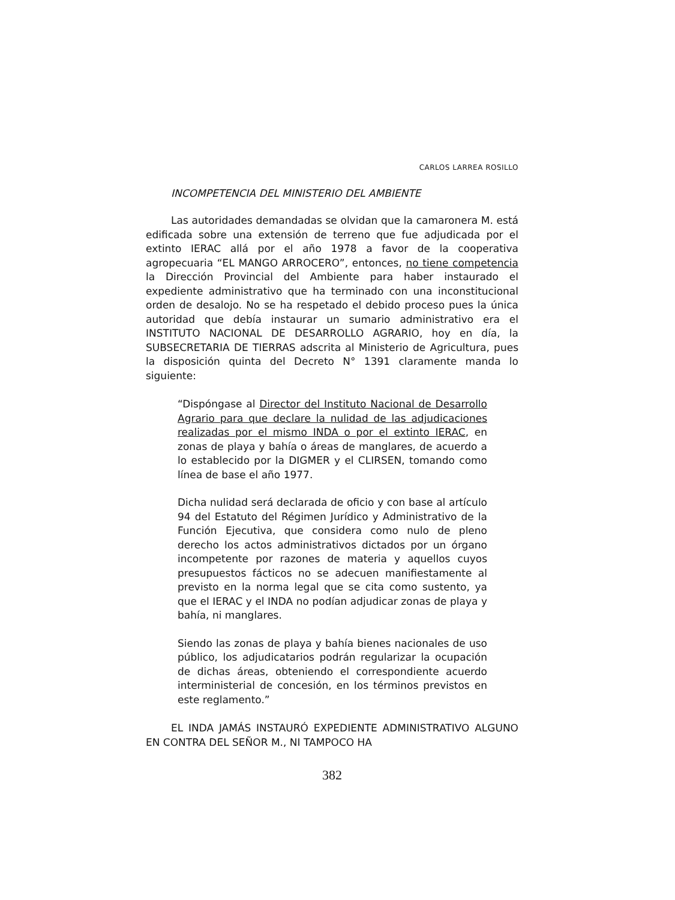CARLOS LARREA ROSILLO
INCOMPETENCIA DEL MINISTERIO DEL AMBIENTE
Las autoridades demandadas se olvidan que la camaronera M. está edificada sobre una extensión de terreno que fue adjudicada por el extinto IERAC allá por el año 1978 a favor de la cooperativa agropecuaria “EL MANGO ARROCERO”, entonces, no tiene competencia la Dirección Provincial del Ambiente para haber instaurado el expediente administrativo que ha terminado con una inconstitucional orden de desalojo. No se ha respetado el debido proceso pues la única autoridad que debía instaurar un sumario administrativo era el INSTITUTO NACIONAL DE DESARROLLO AGRARIO, hoy en día, la SUBSECRETARIA DE TIERRAS adscrita al Ministerio de Agricultura, pues la disposición quinta del Decreto N° 1391 claramente manda lo siguiente:
“Dispóngase al Director del Instituto Nacional de Desarrollo Agrario para que declare la nulidad de las adjudicaciones realizadas por el mismo INDA o por el extinto IERAC, en zonas de playa y bahía o áreas de manglares, de acuerdo a lo establecido por la DIGMER y el CLIRSEN, tomando como línea de base el año 1977.
Dicha nulidad será declarada de oficio y con base al artículo 94 del Estatuto del Régimen Jurídico y Administrativo de la Función Ejecutiva, que considera como nulo de pleno derecho los actos administrativos dictados por un órgano incompetente por razones de materia y aquellos cuyos presupuestos fácticos no se adecuen manifiestamente al previsto en la norma legal que se cita como sustento, ya que el IERAC y el INDA no podían adjudicar zonas de playa y bahía, ni manglares.
Siendo las zonas de playa y bahía bienes nacionales de uso público, los adjudicatarios podrán regularizar la ocupación de dichas áreas, obteniendo el correspondiente acuerdo interministerial de concesión, en los términos previstos en este reglamento.”
EL INDA JAMÁS INSTAURÓ EXPEDIENTE ADMINISTRATIVO ALGUNO EN CONTRA DEL SEÑOR M., NI TAMPOCO HA
382